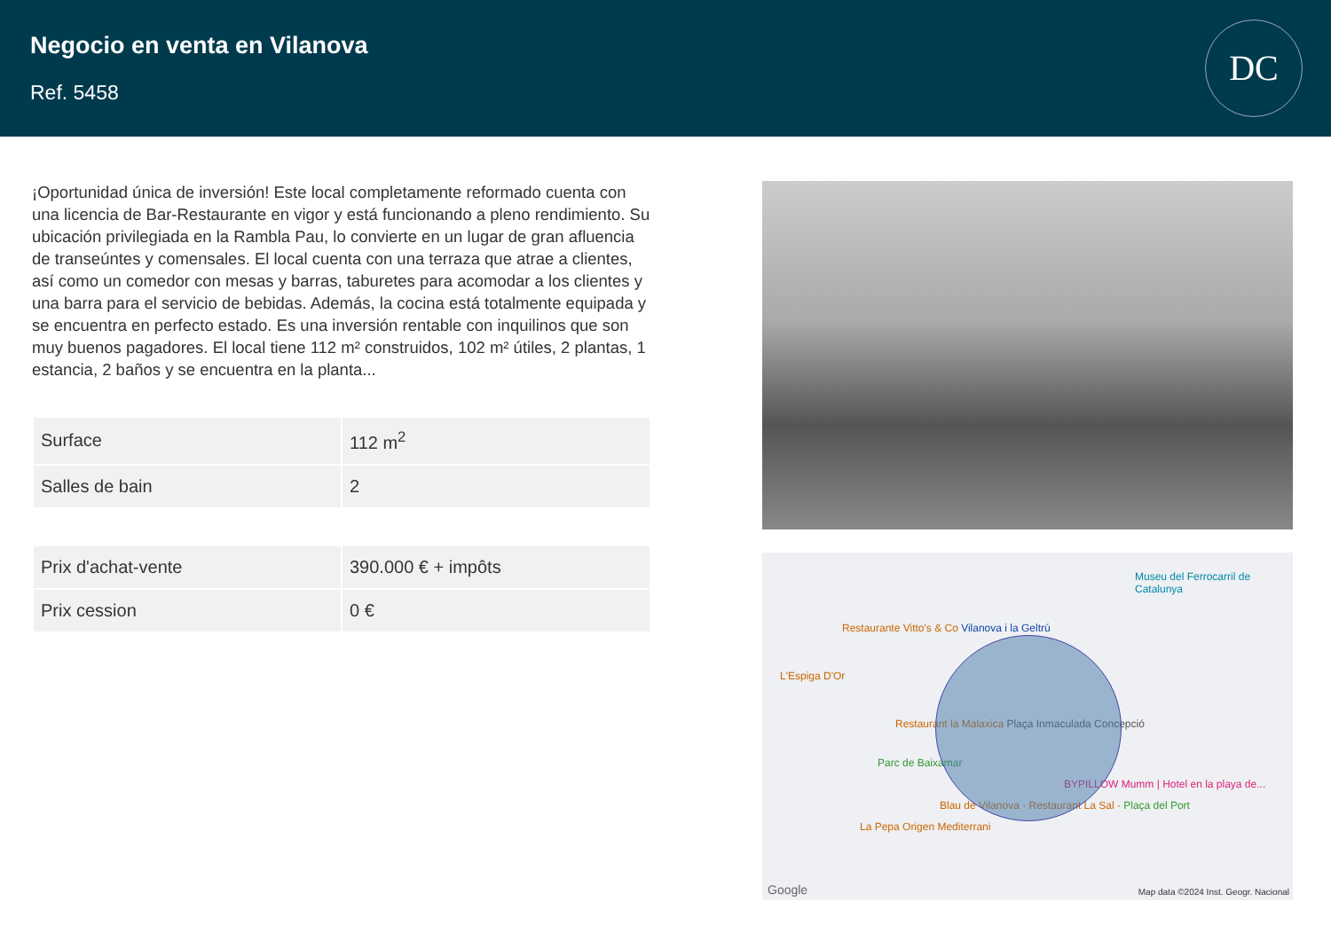Negocio en venta en Vilanova
Ref. 5458
DC
¡Oportunidad única de inversión! Este local completamente reformado cuenta con una licencia de Bar-Restaurante en vigor y está funcionando a pleno rendimiento. Su ubicación privilegiada en la Rambla Pau, lo convierte en un lugar de gran afluencia de transeúntes y comensales. El local cuenta con una terraza que atrae a clientes, así como un comedor con mesas y barras, taburetes para acomodar a los clientes y una barra para el servicio de bebidas. Además, la cocina está totalmente equipada y se encuentra en perfecto estado. Es una inversión rentable con inquilinos que son muy buenos pagadores. El local tiene 112 m² construidos, 102 m² útiles, 2 plantas, 1 estancia, 2 baños y se encuentra en la planta...
| Surface | 112 m<sup>2</sup> |
| Salles de bain | 2 |
| Prix d'achat-vente | 390.000 € + impôts |
| Prix cession | 0 € |
Museu del Ferrocarril de Catalunya
Restaurante Vitto's & Co Vilanova i la Geltrú
L'Espiga D'Or
Restaurant la Malaxica Plaça Inmaculada Concepció
Parc de Baixamar
BYPILLOW Mumm | Hotel en la playa de...
Blau de Vilanova · Restaurant La Sal · Plaça del Port
La Pepa Origen Mediterrani
Map data ©2024 Inst. Geogr. Nacional
Google